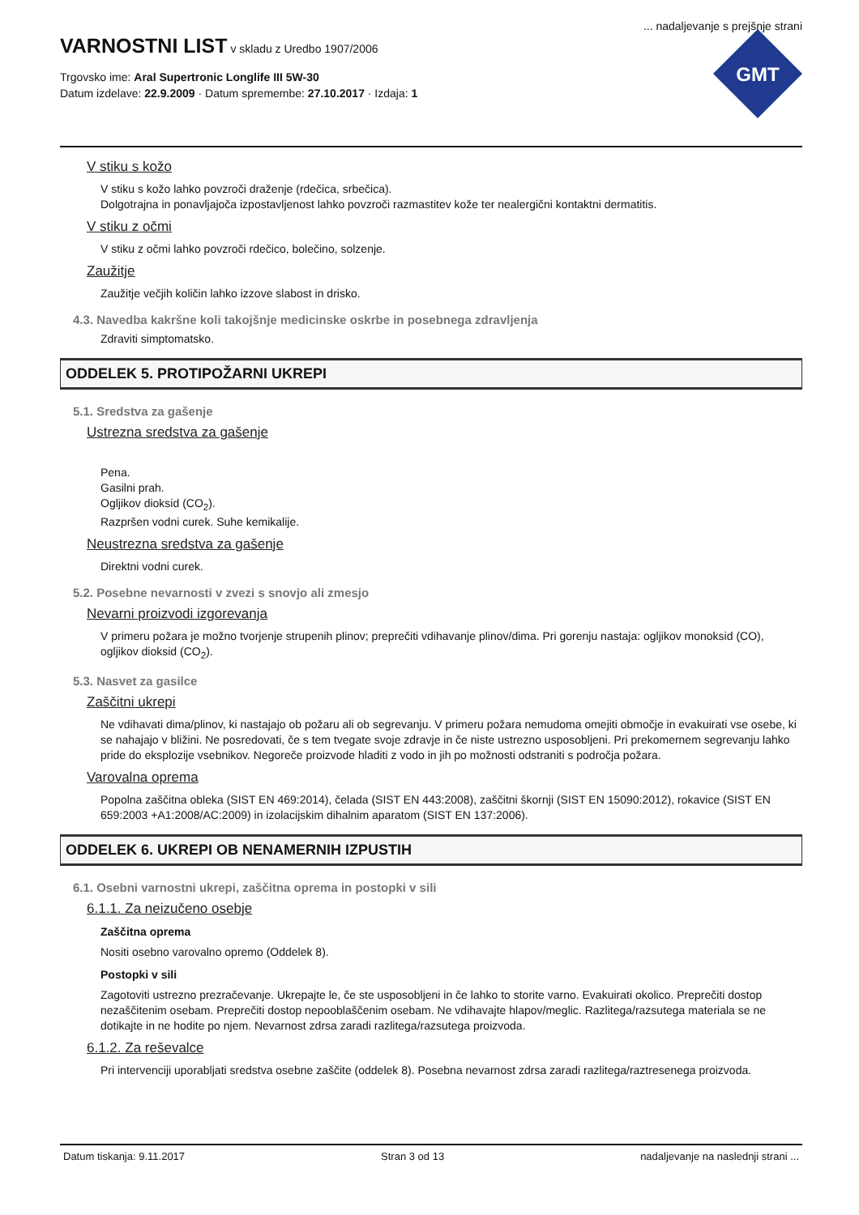... nadaljevanje s prejšnje strani
VARNOSTNI LIST
v skladu z Uredbo 1907/2006
Trgovsko ime: Aral Supertronic Longlife III 5W-30
Datum izdelave: 22.9.2009 · Datum spremembe: 27.10.2017 · Izdaja: 1
GMT
V stiku s kožo
V stiku s kožo lahko povzroči draženje (rdečica, srbečica).
Dolgotrajna in ponavljajoča izpostavljenost lahko povzroči razmastitev kože ter nealergični kontaktni dermatitis.
V stiku z očmi
V stiku z očmi lahko povzroči rdečico, bolečino, solzenje.
Zaužitje
Zaužitje večjih količin lahko izzove slabost in drisko.
4.3. Navedba kakršne koli takojšnje medicinske oskrbe in posebnega zdravljenja
Zdraviti simptomatsko.
ODDELEK 5. PROTIPOŽARNI UKREPI
5.1. Sredstva za gašenje
Ustrezna sredstva za gašenje
Pena.
Gasilni prah.
Ogljikov dioksid (CO<sub>2</sub>).
Razpršen vodni curek. Suhe kemikalije.
Neustrezna sredstva za gašenje
Direktni vodni curek.
5.2. Posebne nevarnosti v zvezi s snovjo ali zmesjo
Nevarni proizvodi izgorevanja
V primeru požara je možno tvorjenje strupenih plinov; preprečiti vdihavanje plinov/dima. Pri gorenju nastaja: ogljikov monoksid (CO), ogljikov dioksid (CO<sub>2</sub>).
5.3. Nasvet za gasilce
Zaščitni ukrepi
Ne vdihavati dima/plinov, ki nastajajo ob požaru ali ob segrevanju. V primeru požara nemudoma omejiti območje in evakuirati vse osebe, ki se nahajajo v bližini. Ne posredovati, če s tem tvegate svoje zdravje in če niste ustrezno usposobljeni. Pri prekomernem segrevanju lahko pride do eksplozije vsebnikov. Negoreče proizvode hladiti z vodo in jih po možnosti odstraniti s področja požara.
Varovalna oprema
Popolna zaščitna obleka (SIST EN 469:2014), čelada (SIST EN 443:2008), zaščitni škornji (SIST EN 15090:2012), rokavice (SIST EN 659:2003 +A1:2008/AC:2009) in izolacijskim dihalnim aparatom (SIST EN 137:2006).
ODDELEK 6. UKREPI OB NENAMERNIH IZPUSTIH
6.1. Osebni varnostni ukrepi, zaščitna oprema in postopki v sili
6.1.1. Za neizučeno osebje
Zaščitna oprema
Nositi osebno varovalno opremo (Oddelek 8).
Postopki v sili
Zagotoviti ustrezno prezračevanje. Ukrepajte le, če ste usposobljeni in če lahko to storite varno. Evakuirati okolico. Preprečiti dostop nezaščitenim osebam. Preprečiti dostop nepooblaščenim osebam. Ne vdihavajte hlapov/meglic. Razlitega/razsutega materiala se ne dotikajte in ne hodite po njem. Nevarnost zdrsa zaradi razlitega/razsutega proizvoda.
6.1.2. Za reševalce
Pri intervenciji uporabljati sredstva osebne zaščite (oddelek 8). Posebna nevarnost zdrsa zaradi razlitega/raztresenega proizvoda.
Datum tiskanja: 9.11.2017 Stran 3 od 13 nadaljevanje na naslednji strani ...